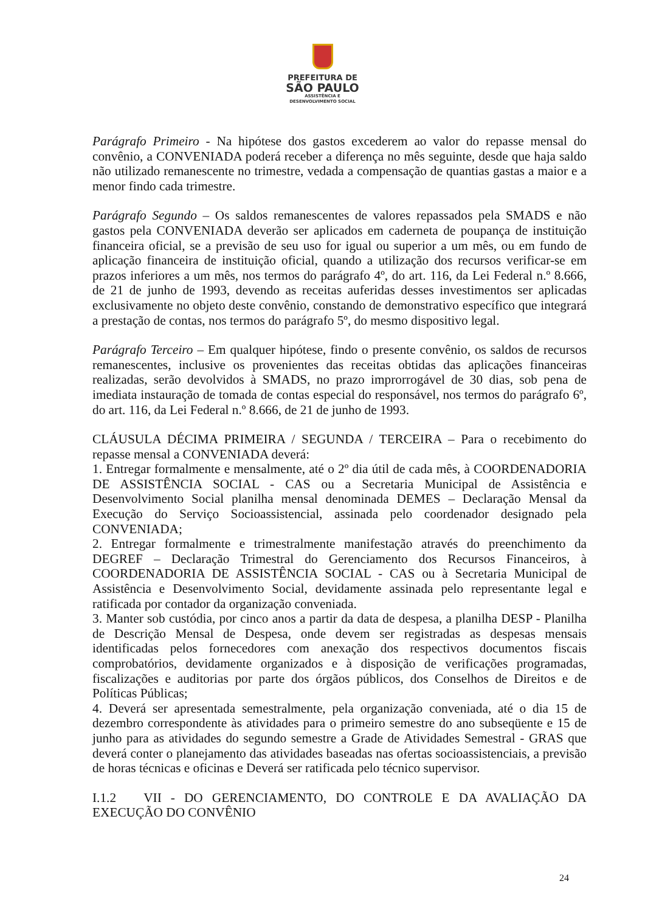PREFEITURA DE
SÃO PAULO
ASSISTÊNCIA E
DESENVOLVIMENTO SOCIAL
Parágrafo Primeiro - Na hipótese dos gastos excederem ao valor do repasse mensal do convênio, a CONVENIADA poderá receber a diferença no mês seguinte, desde que haja saldo não utilizado remanescente no trimestre, vedada a compensação de quantias gastas a maior e a menor findo cada trimestre.
Parágrafo Segundo – Os saldos remanescentes de valores repassados pela SMADS e não gastos pela CONVENIADA deverão ser aplicados em caderneta de poupança de instituição financeira oficial, se a previsão de seu uso for igual ou superior a um mês, ou em fundo de aplicação financeira de instituição oficial, quando a utilização dos recursos verificar-se em prazos inferiores a um mês, nos termos do parágrafo 4º, do art. 116, da Lei Federal n.º 8.666, de 21 de junho de 1993, devendo as receitas auferidas desses investimentos ser aplicadas exclusivamente no objeto deste convênio, constando de demonstrativo específico que integrará a prestação de contas, nos termos do parágrafo 5º, do mesmo dispositivo legal.
Parágrafo Terceiro – Em qualquer hipótese, findo o presente convênio, os saldos de recursos remanescentes, inclusive os provenientes das receitas obtidas das aplicações financeiras realizadas, serão devolvidos à SMADS, no prazo improrrogável de 30 dias, sob pena de imediata instauração de tomada de contas especial do responsável, nos termos do parágrafo 6º, do art. 116, da Lei Federal n.º 8.666, de 21 de junho de 1993.
CLÁUSULA DÉCIMA PRIMEIRA / SEGUNDA / TERCEIRA – Para o recebimento do repasse mensal a CONVENIADA deverá:
1. Entregar formalmente e mensalmente, até o 2º dia útil de cada mês, à COORDENADORIA DE ASSISTÊNCIA SOCIAL - CAS ou a Secretaria Municipal de Assistência e Desenvolvimento Social planilha mensal denominada DEMES – Declaração Mensal da Execução do Serviço Socioassistencial, assinada pelo coordenador designado pela CONVENIADA;
2. Entregar formalmente e trimestralmente manifestação através do preenchimento da DEGREF – Declaração Trimestral do Gerenciamento dos Recursos Financeiros, à COORDENADORIA DE ASSISTÊNCIA SOCIAL - CAS ou à Secretaria Municipal de Assistência e Desenvolvimento Social, devidamente assinada pelo representante legal e ratificada por contador da organização conveniada.
3. Manter sob custódia, por cinco anos a partir da data de despesa, a planilha DESP - Planilha de Descrição Mensal de Despesa, onde devem ser registradas as despesas mensais identificadas pelos fornecedores com anexação dos respectivos documentos fiscais comprobatórios, devidamente organizados e à disposição de verificações programadas, fiscalizações e auditorias por parte dos órgãos públicos, dos Conselhos de Direitos e de Políticas Públicas;
4. Deverá ser apresentada semestralmente, pela organização conveniada, até o dia 15 de dezembro correspondente às atividades para o primeiro semestre do ano subseqüente e 15 de junho para as atividades do segundo semestre a Grade de Atividades Semestral - GRAS que deverá conter o planejamento das atividades baseadas nas ofertas socioassistenciais, a previsão de horas técnicas e oficinas e Deverá ser ratificada pelo técnico supervisor.
I.1.2 VII - DO GERENCIAMENTO, DO CONTROLE E DA AVALIAÇÃO DA EXECUÇÃO DO CONVÊNIO
24